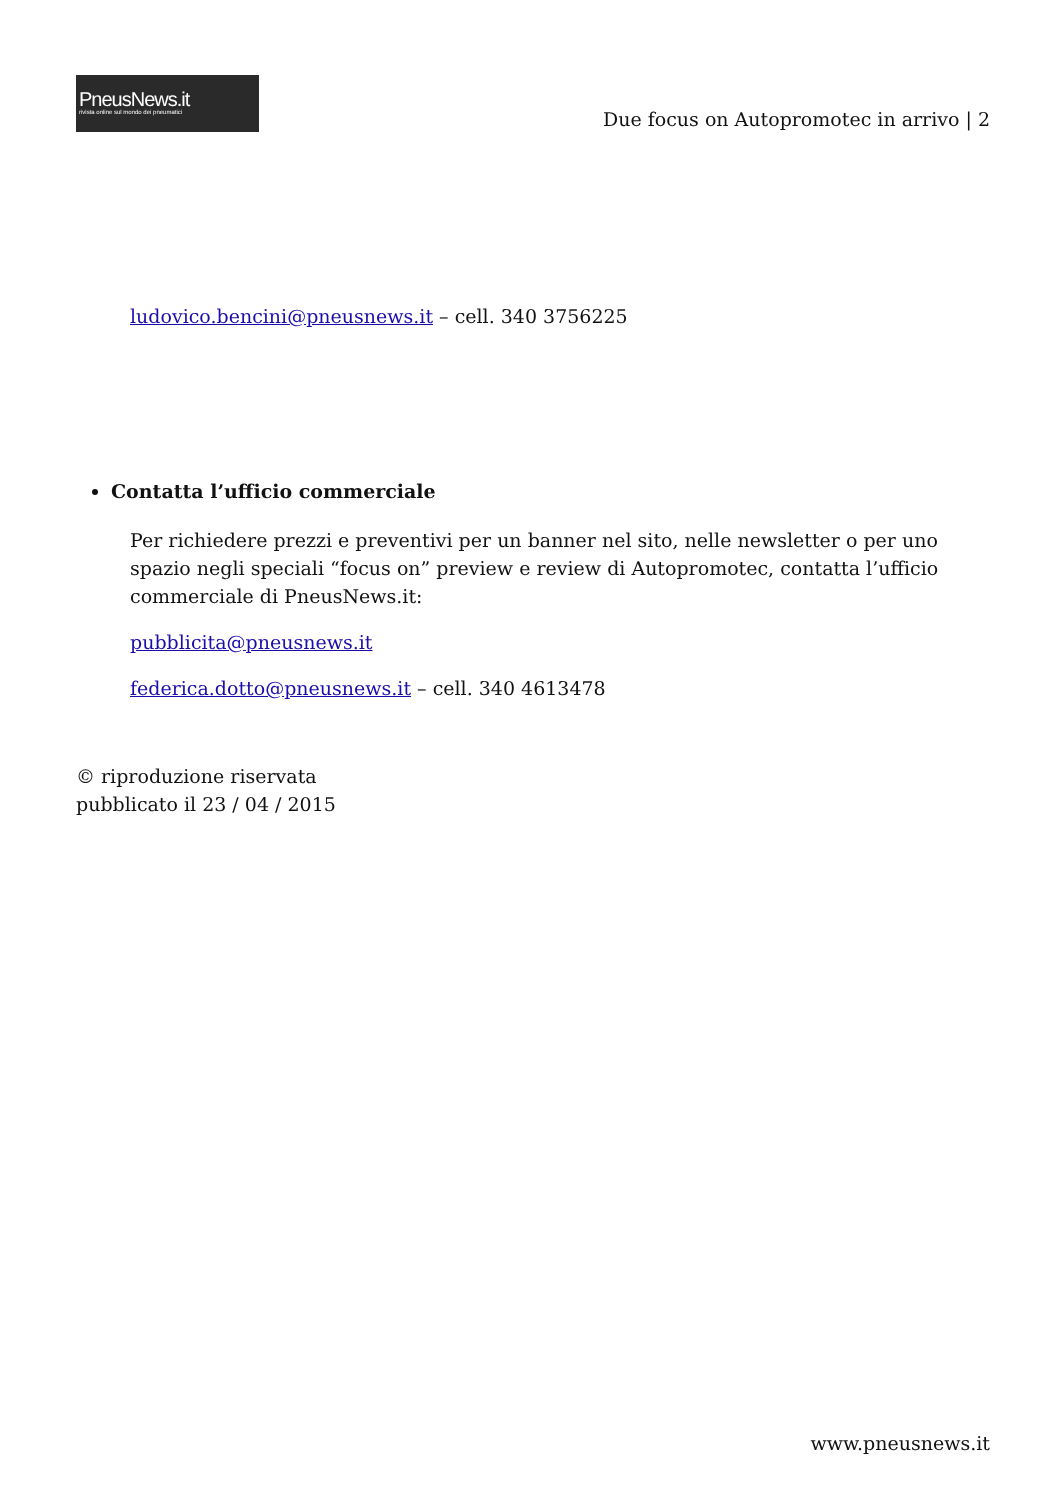PneusNews.it
rivista online sul mondo dei pneumatici
Due focus on Autopromotec in arrivo | 2
ludovico.bencini@pneusnews.it – cell. 340 3756225
Contatta l’ufficio commerciale
Per richiedere prezzi e preventivi per un banner nel sito, nelle newsletter o per uno spazio negli speciali “focus on” preview e review di Autopromotec, contatta l’ufficio commerciale di PneusNews.it:
pubblicita@pneusnews.it
federica.dotto@pneusnews.it – cell. 340 4613478
© riproduzione riservata
pubblicato il 23 / 04 / 2015
www.pneusnews.it